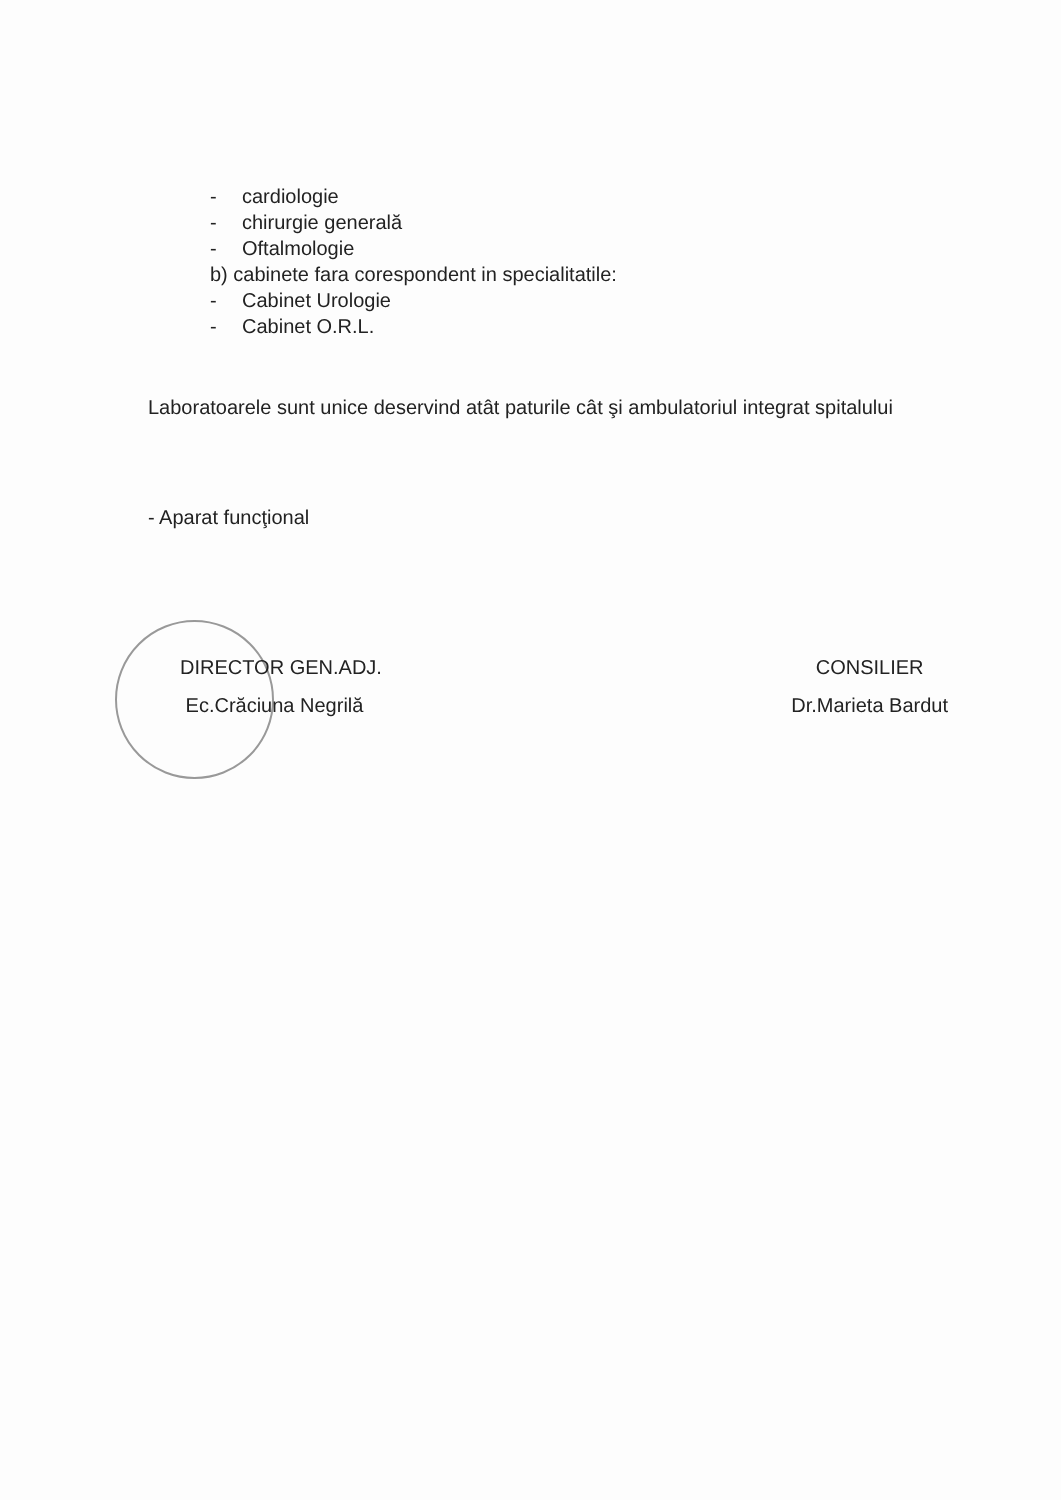- cardiologie
- chirurgie generală
- Oftalmologie
b) cabinete fara corespondent in specialitatile:
- Cabinet Urologie
- Cabinet O.R.L.
Laboratoarele sunt unice deservind atât paturile cât şi ambulatoriul integrat spitalului
- Aparat funcţional
DIRECTOR GEN.ADJ.
Ec.Crăciuna Negrilă
CONSILIER
Dr.Marieta Bardut